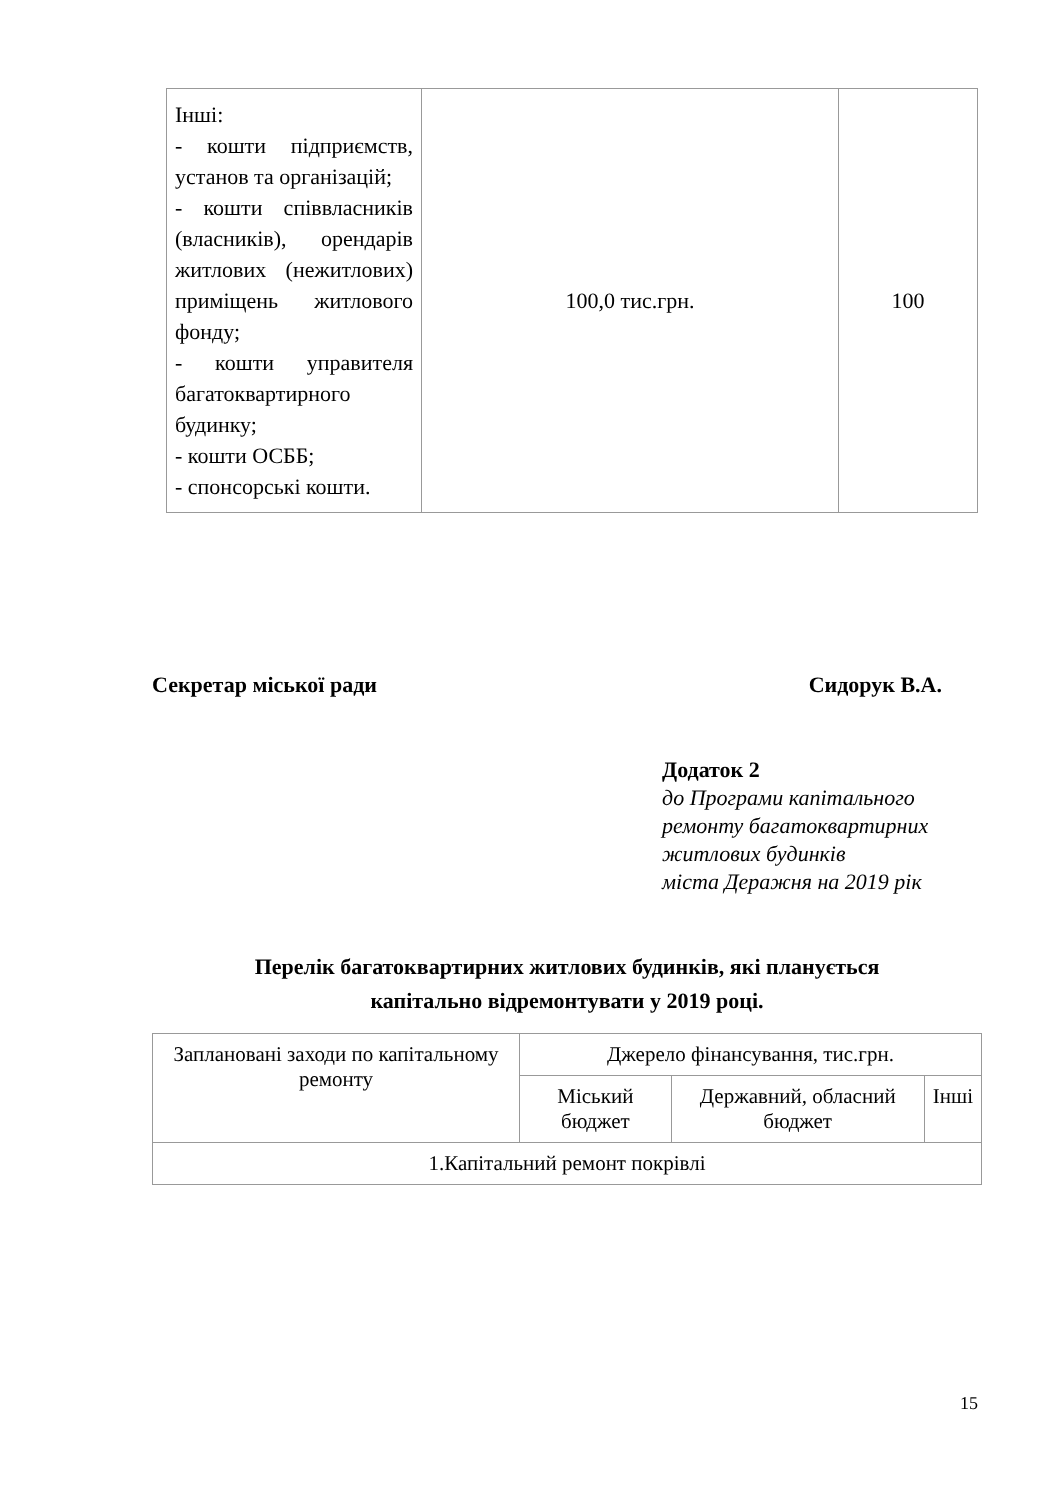| Інші: - кошти підприємств, установ та організацій; - кошти співвласників (власників), орендарів житлових (нежитлових) приміщень житлового фонду; - кошти управителя багатоквартирного будинку; - кошти ОСББ; - спонсорські кошти. | 100,0 тис.грн. | 100 |
Секретар міської ради Сидорук В.А.
Додаток 2
до Програми капітального
ремонту багатоквартирних
житлових будинків
міста Деражня на 2019 рік
Перелік багатоквартирних житлових будинків, які планується
капітально відремонтувати у 2019 році.
| Заплановані заходи по капітальному ремонту | Джерело фінансування, тис.грн. | | |
| --- | --- | --- | --- |
| | Міський бюджет | Державний, обласний бюджет | Інші |
| 1.Капітальний ремонт покрівлі | | | |
15